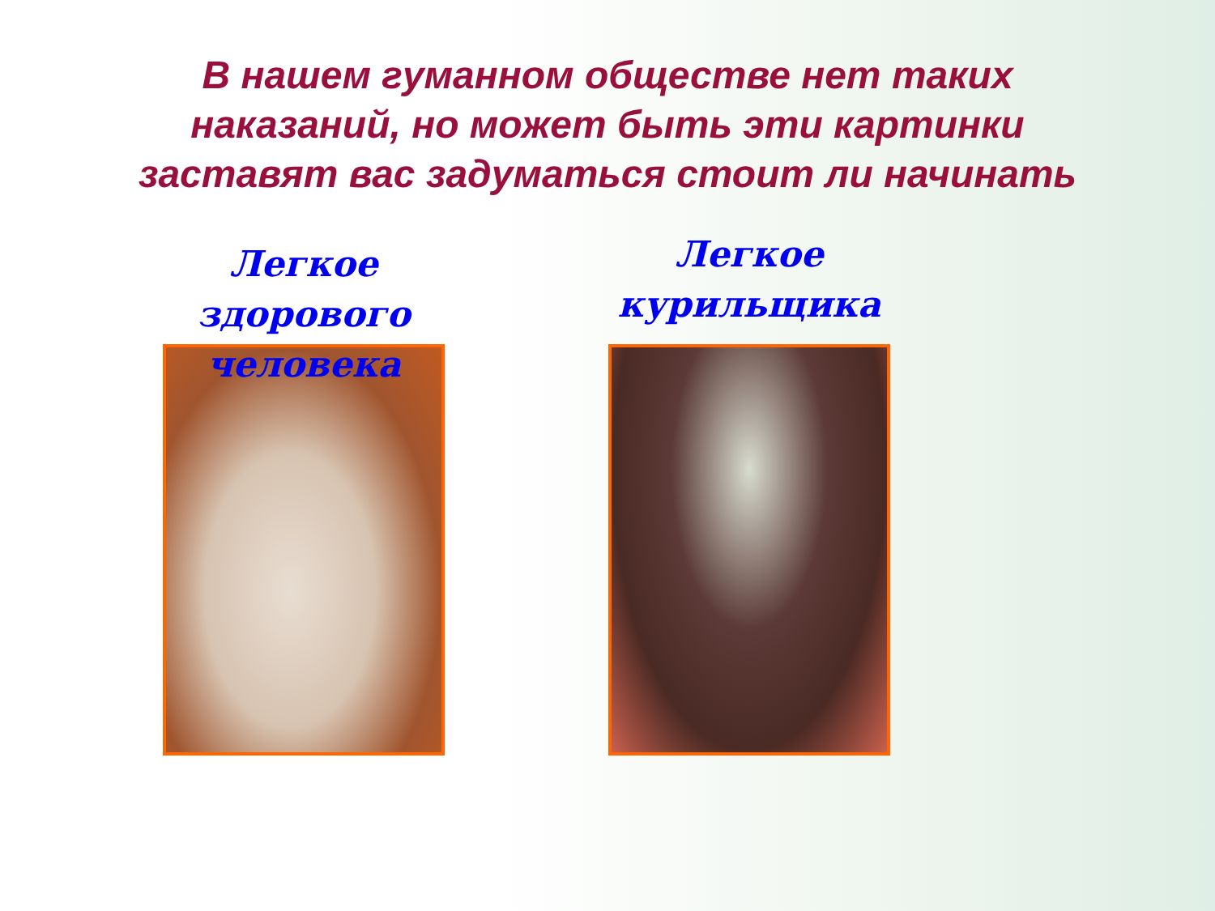В нашем гуманном обществе нет таких
наказаний, но может быть эти картинки
заставят вас задуматься стоит ли начинать
Легкое здорового
человека
Легкое
курильщика